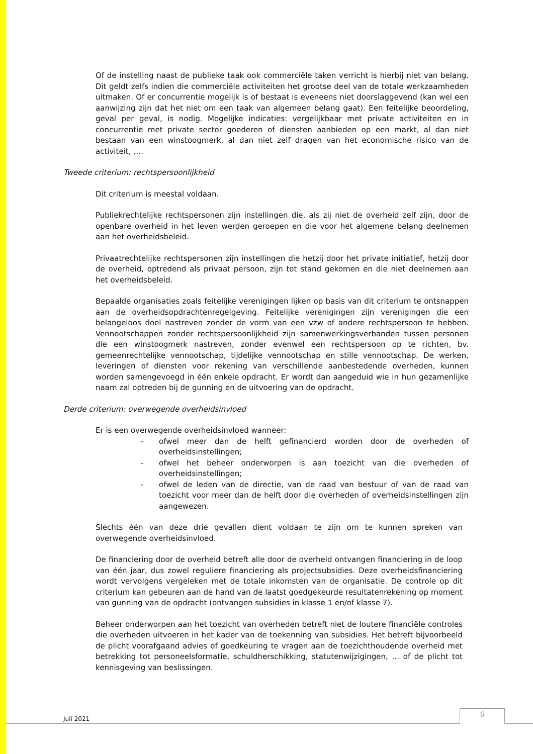Of de instelling naast de publieke taak ook commerciële taken verricht is hierbij niet van belang. Dit geldt zelfs indien die commerciële activiteiten het grootse deel van de totale werkzaamheden uitmaken. Of er concurrentie mogelijk is of bestaat is eveneens niet doorslaggevend (kan wel een aanwijzing zijn dat het niet om een taak van algemeen belang gaat). Een feitelijke beoordeling, geval per geval, is nodig. Mogelijke indicaties: vergelijkbaar met private activiteiten en in concurrentie met private sector goederen of diensten aanbieden op een markt, al dan niet bestaan van een winstoogmerk, al dan niet zelf dragen van het economische risico van de activiteit, ….
Tweede criterium: rechtspersoonlijkheid
Dit criterium is meestal voldaan.
Publiekrechtelijke rechtspersonen zijn instellingen die, als zij niet de overheid zelf zijn, door de openbare overheid in het leven werden geroepen en die voor het algemene belang deelnemen aan het overheidsbeleid.
Privaatrechtelijke rechtspersonen zijn instellingen die hetzij door het private initiatief, hetzij door de overheid, optredend als privaat persoon, zijn tot stand gekomen en die niet deelnemen aan het overheidsbeleid.
Bepaalde organisaties zoals feitelijke verenigingen lijken op basis van dit criterium te ontsnappen aan de overheidsopdrachtenregelgeving. Feitelijke verenigingen zijn verenigingen die een belangeloos doel nastreven zonder de vorm van een vzw of andere rechtspersoon te hebben. Vennootschappen zonder rechtspersoonlijkheid zijn samenwerkingsverbanden tussen personen die een winstoogmerk nastreven, zonder evenwel een rechtspersoon op te richten, bv. gemeenrechtelijke vennootschap, tijdelijke vennootschap en stille vennootschap. De werken, leveringen of diensten voor rekening van verschillende aanbestedende overheden, kunnen worden samengevoegd in één enkele opdracht. Er wordt dan aangeduid wie in hun gezamenlijke naam zal optreden bij de gunning en de uitvoering van de opdracht.
Derde criterium: overwegende overheidsinvloed
Er is een overwegende overheidsinvloed wanneer:
- ofwel meer dan de helft gefinancierd worden door de overheden of overheidsinstellingen;
- ofwel het beheer onderworpen is aan toezicht van die overheden of overheidsinstellingen;
- ofwel de leden van de directie, van de raad van bestuur of van de raad van toezicht voor meer dan de helft door die overheden of overheidsinstellingen zijn aangewezen.
Slechts één van deze drie gevallen dient voldaan te zijn om te kunnen spreken van overwegende overheidsinvloed.
De financiering door de overheid betreft alle door de overheid ontvangen financiering in de loop van één jaar, dus zowel reguliere financiering als projectsubsidies. Deze overheidsfinanciering wordt vervolgens vergeleken met de totale inkomsten van de organisatie. De controle op dit criterium kan gebeuren aan de hand van de laatst goedgekeurde resultatenrekening op moment van gunning van de opdracht (ontvangen subsidies in klasse 1 en/of klasse 7).
Beheer onderworpen aan het toezicht van overheden betreft niet de loutere financiële controles die overheden uitvoeren in het kader van de toekenning van subsidies. Het betreft bijvoorbeeld de plicht voorafgaand advies of goedkeuring te vragen aan de toezichthoudende overheid met betrekking tot personeelsformatie, schuldherschikking, statutenwijzigingen, … of de plicht tot kennisgeving van beslissingen.
Juli 2021 6